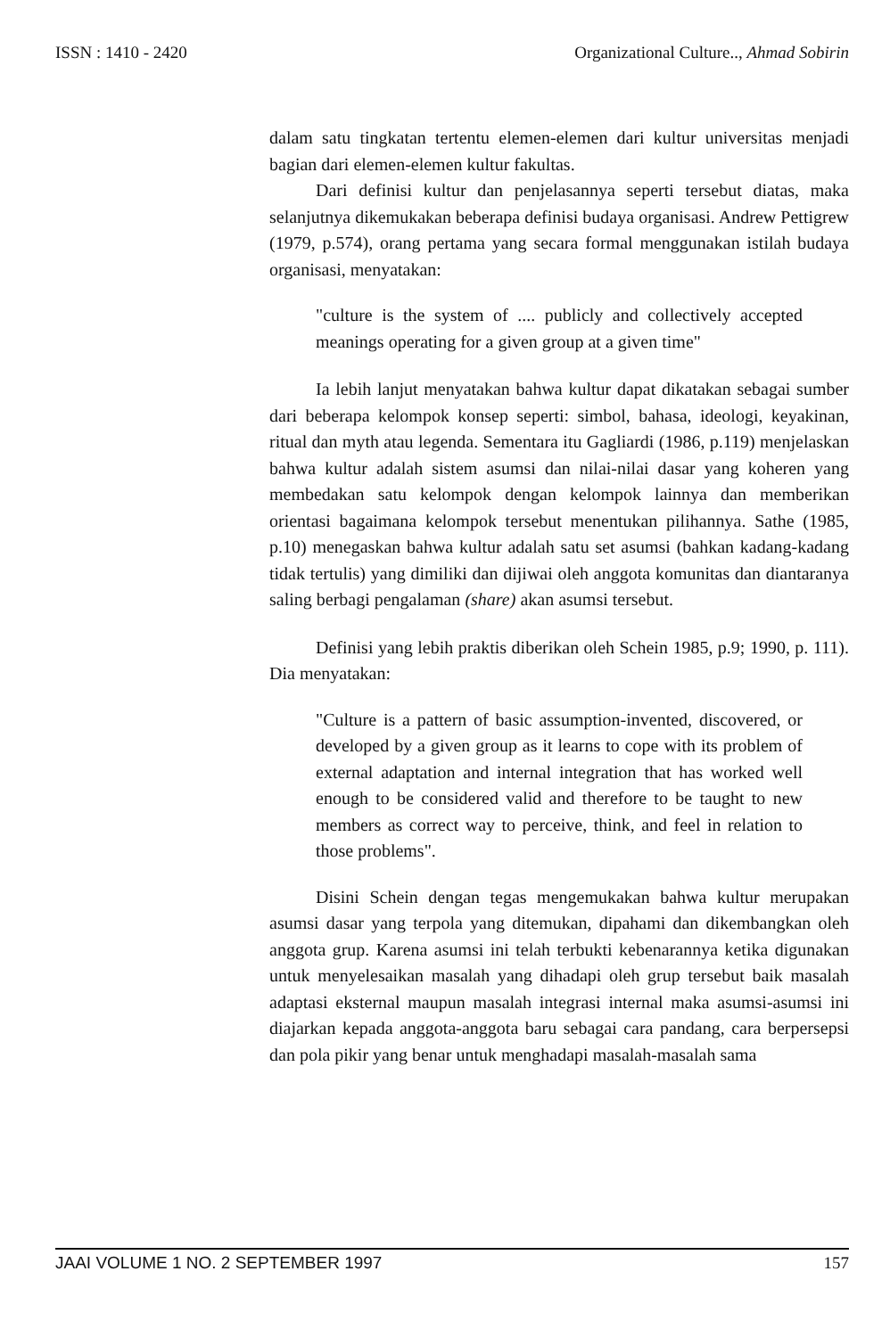ISSN : 1410 - 2420 Organizational Culture.., Ahmad Sobirin
dalam satu tingkatan tertentu elemen-elemen dari kultur universitas menjadi bagian dari elemen-elemen kultur fakultas.
Dari definisi kultur dan penjelasannya seperti tersebut diatas, maka selanjutnya dikemukakan beberapa definisi budaya organisasi. Andrew Pettigrew (1979, p.574), orang pertama yang secara formal menggunakan istilah budaya organisasi, menyatakan:
"culture is the system of .... publicly and collectively accepted meanings operating for a given group at a given time"
Ia lebih lanjut menyatakan bahwa kultur dapat dikatakan sebagai sumber dari beberapa kelompok konsep seperti: simbol, bahasa, ideologi, keyakinan, ritual dan myth atau legenda. Sementara itu Gagliardi (1986, p.119) menjelaskan bahwa kultur adalah sistem asumsi dan nilai-nilai dasar yang koheren yang membedakan satu kelompok dengan kelompok lainnya dan memberikan orientasi bagaimana kelompok tersebut menentukan pilihannya. Sathe (1985, p.10) menegaskan bahwa kultur adalah satu set asumsi (bahkan kadang-kadang tidak tertulis) yang dimiliki dan dijiwai oleh anggota komunitas dan diantaranya saling berbagi pengalaman (share) akan asumsi tersebut.
Definisi yang lebih praktis diberikan oleh Schein 1985, p.9; 1990, p. 111). Dia menyatakan:
"Culture is a pattern of basic assumption-invented, discovered, or developed by a given group as it learns to cope with its problem of external adaptation and internal integration that has worked well enough to be considered valid and therefore to be taught to new members as correct way to perceive, think, and feel in relation to those problems".
Disini Schein dengan tegas mengemukakan bahwa kultur merupakan asumsi dasar yang terpola yang ditemukan, dipahami dan dikembangkan oleh anggota grup. Karena asumsi ini telah terbukti kebenarannya ketika digunakan untuk menyelesaikan masalah yang dihadapi oleh grup tersebut baik masalah adaptasi eksternal maupun masalah integrasi internal maka asumsi-asumsi ini diajarkan kepada anggota-anggota baru sebagai cara pandang, cara berpersepsi dan pola pikir yang benar untuk menghadapi masalah-masalah sama
JAAI VOLUME 1 NO. 2 SEPTEMBER 1997 157